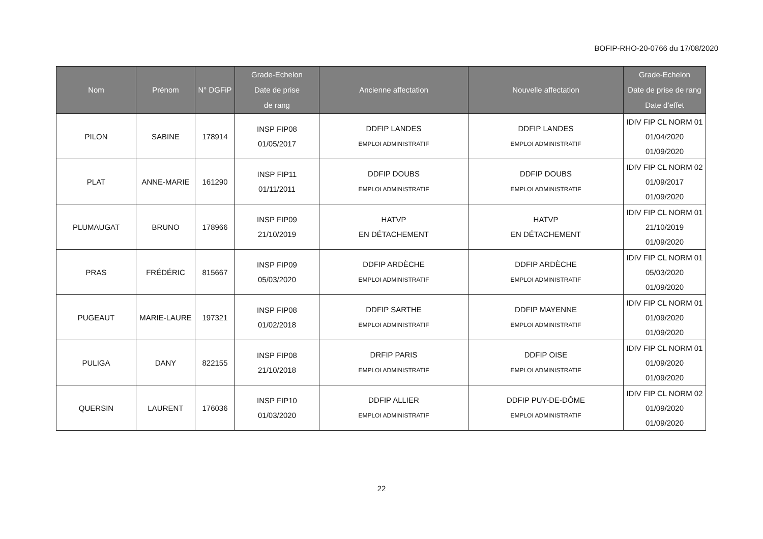BOFIP-RHO-20-0766 du 17/08/2020
| Nom | Prénom | N° DGFiP | Grade-Echelon Date de prise de rang | Ancienne affectation | Nouvelle affectation | Grade-Echelon Date de prise de rang Date d’effet |
| --- | --- | --- | --- | --- | --- | --- |
| PILON | SABINE | 178914 | INSP FIP08 01/05/2017 | DDFIP LANDES EMPLOI ADMINISTRATIF | DDFIP LANDES EMPLOI ADMINISTRATIF | IDIV FIP CL NORM 01 01/04/2020 01/09/2020 |
| PLAT | ANNE-MARIE | 161290 | INSP FIP11 01/11/2011 | DDFIP DOUBS EMPLOI ADMINISTRATIF | DDFIP DOUBS EMPLOI ADMINISTRATIF | IDIV FIP CL NORM 02 01/09/2017 01/09/2020 |
| PLUMAUGAT | BRUNO | 178966 | INSP FIP09 21/10/2019 | HATVP EN DÉTACHEMENT | HATVP EN DÉTACHEMENT | IDIV FIP CL NORM 01 21/10/2019 01/09/2020 |
| PRAS | FRÉDÉRIC | 815667 | INSP FIP09 05/03/2020 | DDFIP ARDÈCHE EMPLOI ADMINISTRATIF | DDFIP ARDÈCHE EMPLOI ADMINISTRATIF | IDIV FIP CL NORM 01 05/03/2020 01/09/2020 |
| PUGEAUT | MARIE-LAURE | 197321 | INSP FIP08 01/02/2018 | DDFIP SARTHE EMPLOI ADMINISTRATIF | DDFIP MAYENNE EMPLOI ADMINISTRATIF | IDIV FIP CL NORM 01 01/09/2020 01/09/2020 |
| PULIGA | DANY | 822155 | INSP FIP08 21/10/2018 | DRFIP PARIS EMPLOI ADMINISTRATIF | DDFIP OISE EMPLOI ADMINISTRATIF | IDIV FIP CL NORM 01 01/09/2020 01/09/2020 |
| QUERSIN | LAURENT | 176036 | INSP FIP10 01/03/2020 | DDFIP ALLIER EMPLOI ADMINISTRATIF | DDFIP PUY-DE-DÔME EMPLOI ADMINISTRATIF | IDIV FIP CL NORM 02 01/09/2020 01/09/2020 |
22